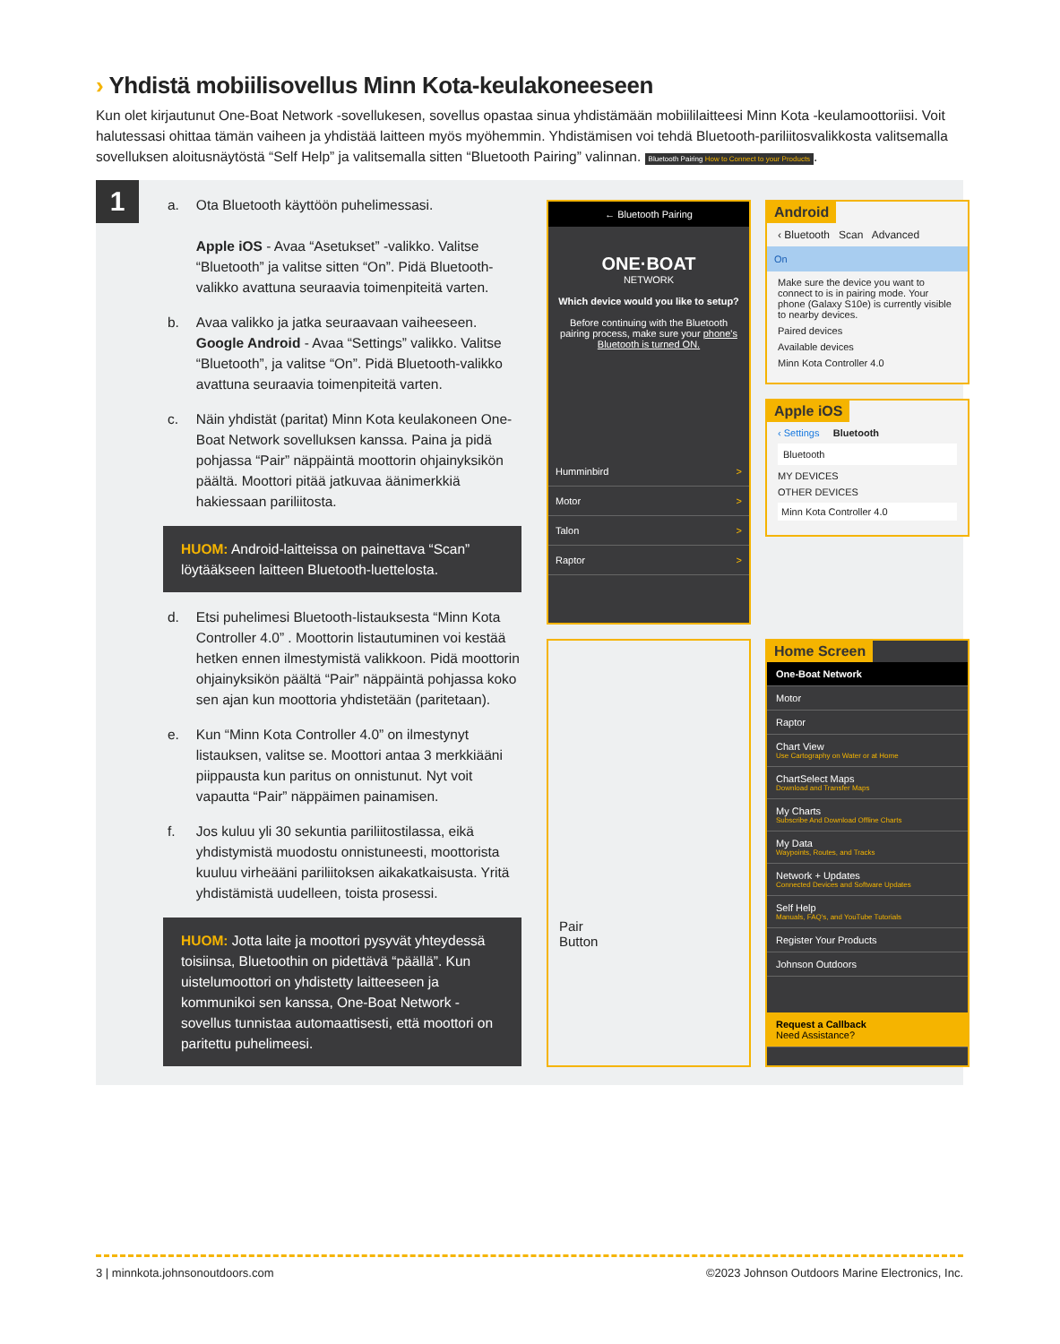› Yhdistä mobiilisovellus Minn Kota-keulakoneeseen
Kun olet kirjautunut One-Boat Network -sovellukesen, sovellus opastaa sinua yhdistämään mobiililaitteesi Minn Kota -keulamoottoriisi. Voit halutessasi ohittaa tämän vaiheen ja yhdistää laitteen myös myöhemmin. Yhdistämisen voi tehdä Bluetooth-pariliitosvalikkosta valitsemalla sovelluksen aloitusnäytöstä “Self Help” ja valitsemalla sitten “Bluetooth Pairing” valinnan. Bluetooth Pairing How to Connect to your Products.
1
a. Ota Bluetooth käyttöön puhelimessasi.
Apple iOS - Avaa “Asetukset” -valikko. Valitse “Bluetooth” ja valitse sitten “On”. Pidä Bluetooth-valikko avattuna seuraavia toimenpiteitä varten.
b. Avaa valikko ja jatka seuraavaan vaiheeseen. Google Android - Avaa “Settings” valikko. Valitse “Bluetooth”, ja valitse “On”. Pidä Bluetooth-valikko avattuna seuraavia toimenpiteitä varten.
c. Näin yhdistät (paritat) Minn Kota keulakoneen One-Boat Network sovelluksen kanssa. Paina ja pidä pohjassa “Pair” näppäintä moottorin ohjainyksikön päältä. Moottori pitää jatkuvaa äänimerkkiä hakiessaan pariliitosta.
HUOM: Android-laitteissa on painettava “Scan” löytääkseen laitteen Bluetooth-luettelosta.
d. Etsi puhelimesi Bluetooth-listauksesta “Minn Kota Controller 4.0” . Moottorin listautuminen voi kestää hetken ennen ilmestymistä valikkoon. Pidä moottorin ohjainyksikön päältä “Pair” näppäintä pohjassa koko sen ajan kun moottoria yhdistetään (paritetaan).
e. Kun “Minn Kota Controller 4.0” on ilmestynyt listauksen, valitse se. Moottori antaa 3 merkkiääni piippausta kun paritus on onnistunut. Nyt voit vapautta “Pair” näppäimen painamisen.
f. Jos kuluu yli 30 sekuntia pariliitostilassa, eikä yhdistymistä muodostu onnistuneesti, moottorista kuuluu virheääni pariliitoksen aikakatkaisusta. Yritä yhdistämistä uudelleen, toista prosessi.
HUOM: Jotta laite ja moottori pysyvät yhteydessä toisiinsa, Bluetoothin on pidettävä “päällä”. Kun uistelumoottori on yhdistetty laitteeseen ja kommunikoi sen kanssa, One-Boat Network -sovellus tunnistaa automaattisesti, että moottori on paritettu puhelimeesi.
← Bluetooth Pairing
ONE·BOAT
NETWORK
Which device would you like to setup?
Before continuing with the Bluetooth pairing process, make sure your phone's Bluetooth is turned ON.
Humminbird >
Motor >
Talon >
Raptor >
Android
‹ Bluetooth Scan Advanced
On
Make sure the device you want to connect to is in pairing mode. Your phone (Galaxy S10e) is currently visible to nearby devices.
Paired devices
Available devices
Minn Kota Controller 4.0
Apple iOS
‹ Settings Bluetooth
Bluetooth
MY DEVICES
OTHER DEVICES
Minn Kota Controller 4.0
Pair
Button
Home Screen
One-Boat Network
Motor
Raptor
Chart View
Use Cartography on Water or at Home
ChartSelect Maps
Download and Transfer Maps
My Charts
Subscribe And Download Offline Charts
My Data
Waypoints, Routes, and Tracks
Network + Updates
Connected Devices and Software Updates
Self Help
Manuals, FAQ's, and YouTube Tutorials
Register Your Products
Johnson Outdoors
Request a Callback
Need Assistance?
3 | minnkota.johnsonoutdoors.com ©2023 Johnson Outdoors Marine Electronics, Inc.